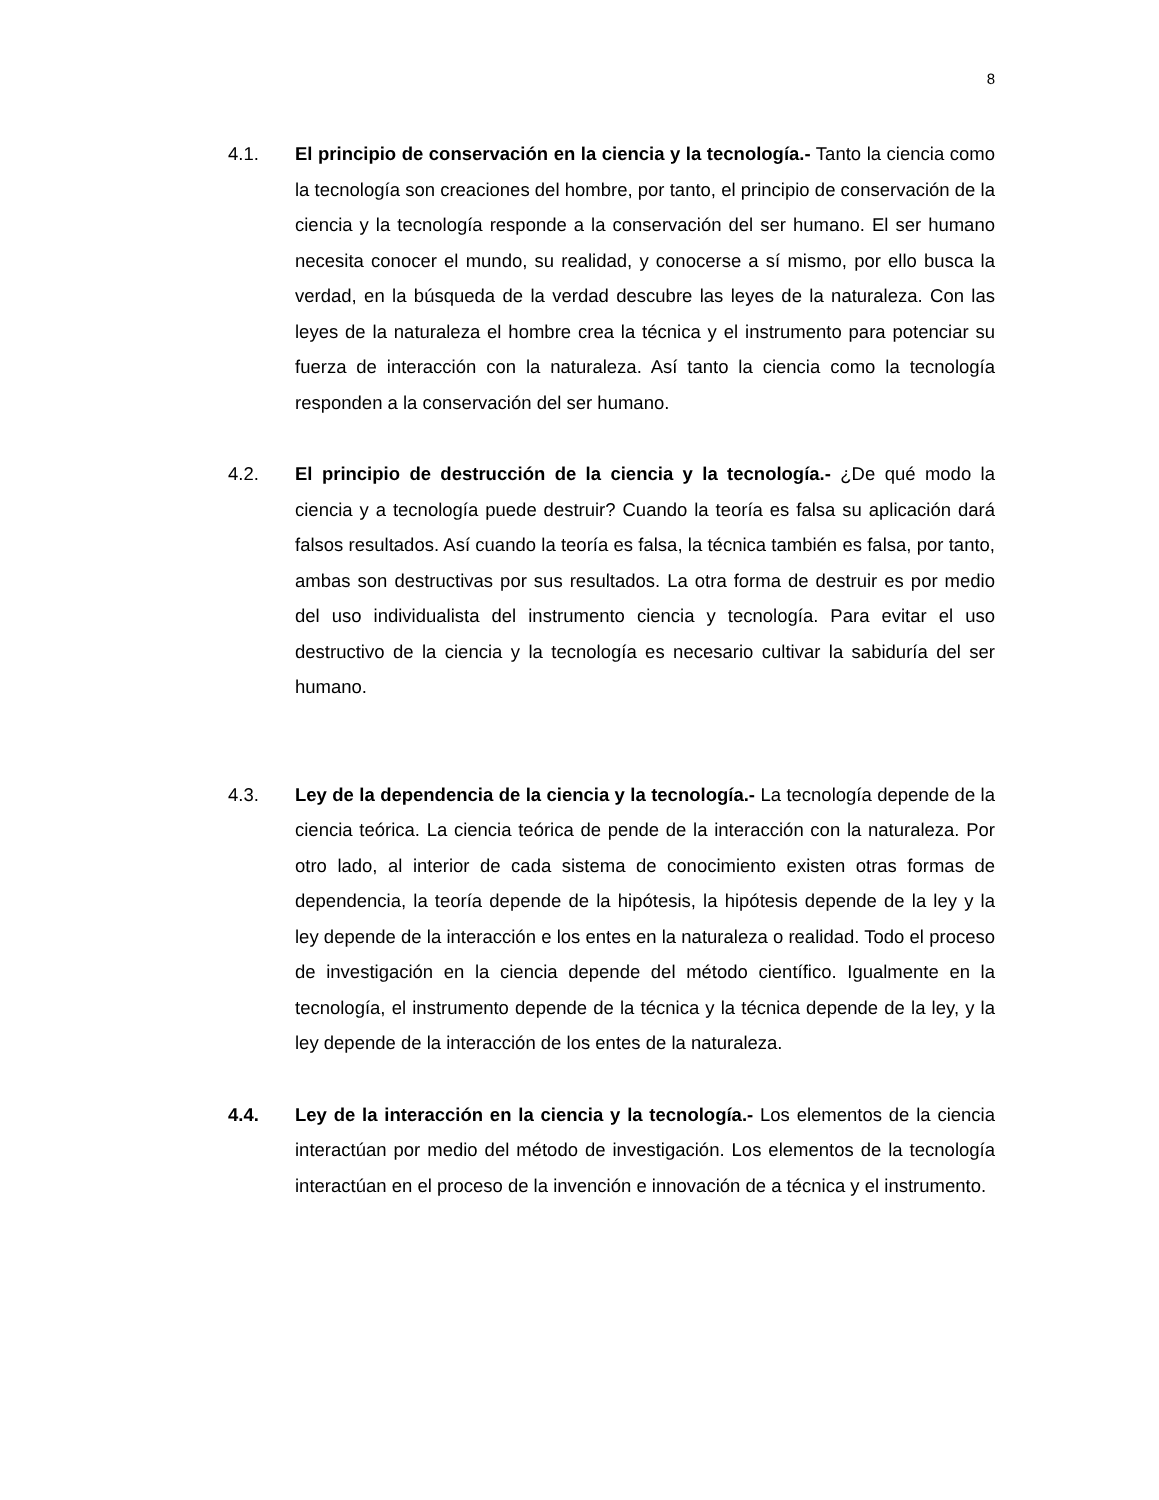8
4.1. El principio de conservación en la ciencia y la tecnología.- Tanto la ciencia como la tecnología son creaciones del hombre, por tanto, el principio de conservación de la ciencia y la tecnología responde a la conservación del ser humano. El ser humano necesita conocer el mundo, su realidad, y conocerse a sí mismo, por ello busca la verdad, en la búsqueda de la verdad descubre las leyes de la naturaleza. Con las leyes de la naturaleza el hombre crea la técnica y el instrumento para potenciar su fuerza de interacción con la naturaleza. Así tanto la ciencia como la tecnología responden a la conservación del ser humano.
4.2. El principio de destrucción de la ciencia y la tecnología.- ¿De qué modo la ciencia y a tecnología puede destruir? Cuando la teoría es falsa su aplicación dará falsos resultados. Así cuando la teoría es falsa, la técnica también es falsa, por tanto, ambas son destructivas por sus resultados. La otra forma de destruir es por medio del uso individualista del instrumento ciencia y tecnología. Para evitar el uso destructivo de la ciencia y la tecnología es necesario cultivar la sabiduría del ser humano.
4.3. Ley de la dependencia de la ciencia y la tecnología.- La tecnología depende de la ciencia teórica. La ciencia teórica de pende de la interacción con la naturaleza. Por otro lado, al interior de cada sistema de conocimiento existen otras formas de dependencia, la teoría depende de la hipótesis, la hipótesis depende de la ley y la ley depende de la interacción e los entes en la naturaleza o realidad. Todo el proceso de investigación en la ciencia depende del método científico. Igualmente en la tecnología, el instrumento depende de la técnica y la técnica depende de la ley, y la ley depende de la interacción de los entes de la naturaleza.
4.4. Ley de la interacción en la ciencia y la tecnología.- Los elementos de la ciencia interactúan por medio del método de investigación. Los elementos de la tecnología interactúan en el proceso de la invención e innovación de a técnica y el instrumento.